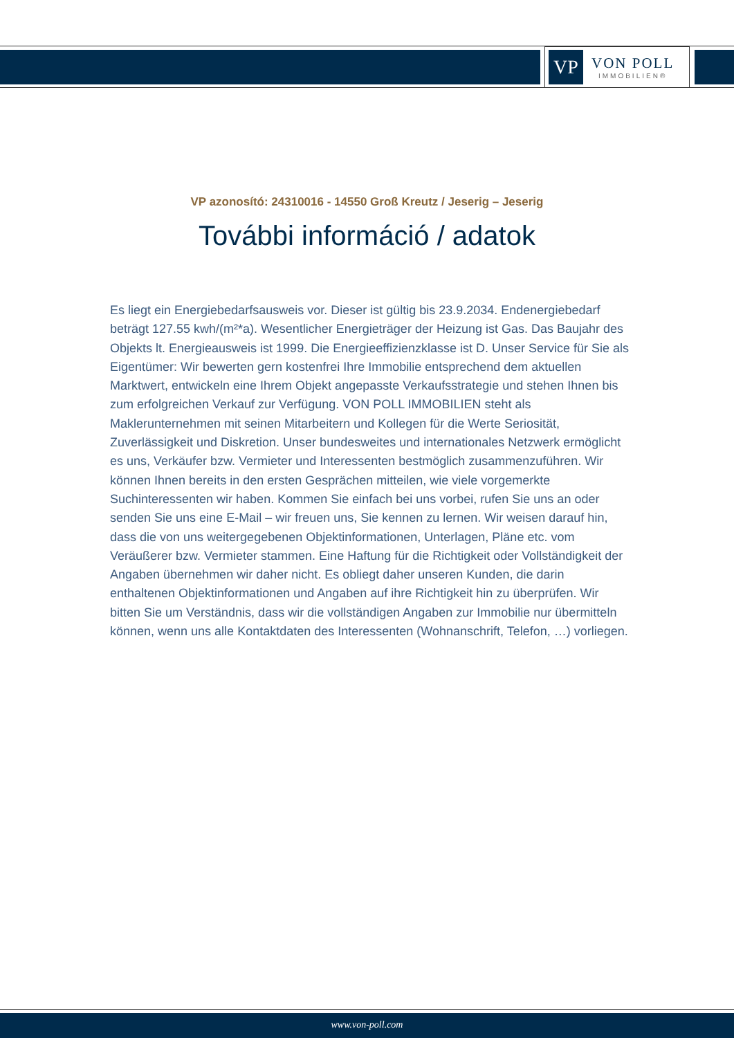VP
VON POLL
IMMOBILIEN®
VP azonosító: 24310016 - 14550 Groß Kreutz / Jeserig – Jeserig
További információ / adatok
Es liegt ein Energiebedarfsausweis vor. Dieser ist gültig bis 23.9.2034. Endenergiebedarf beträgt 127.55 kwh/(m²*a). Wesentlicher Energieträger der Heizung ist Gas. Das Baujahr des Objekts lt. Energieausweis ist 1999. Die Energieeffizienzklasse ist D. Unser Service für Sie als Eigentümer: Wir bewerten gern kostenfrei Ihre Immobilie entsprechend dem aktuellen Marktwert, entwickeln eine Ihrem Objekt angepasste Verkaufsstrategie und stehen Ihnen bis zum erfolgreichen Verkauf zur Verfügung. VON POLL IMMOBILIEN steht als Maklerunternehmen mit seinen Mitarbeitern und Kollegen für die Werte Seriosität, Zuverlässigkeit und Diskretion. Unser bundesweites und internationales Netzwerk ermöglicht es uns, Verkäufer bzw. Vermieter und Interessenten bestmöglich zusammenzuführen. Wir können Ihnen bereits in den ersten Gesprächen mitteilen, wie viele vorgemerkte Suchinteressenten wir haben. Kommen Sie einfach bei uns vorbei, rufen Sie uns an oder senden Sie uns eine E-Mail – wir freuen uns, Sie kennen zu lernen. Wir weisen darauf hin, dass die von uns weitergegebenen Objektinformationen, Unterlagen, Pläne etc. vom Veräußerer bzw. Vermieter stammen. Eine Haftung für die Richtigkeit oder Vollständigkeit der Angaben übernehmen wir daher nicht. Es obliegt daher unseren Kunden, die darin enthaltenen Objektinformationen und Angaben auf ihre Richtigkeit hin zu überprüfen. Wir bitten Sie um Verständnis, dass wir die vollständigen Angaben zur Immobilie nur übermitteln können, wenn uns alle Kontaktdaten des Interessenten (Wohnanschrift, Telefon, …) vorliegen.
www.von-poll.com